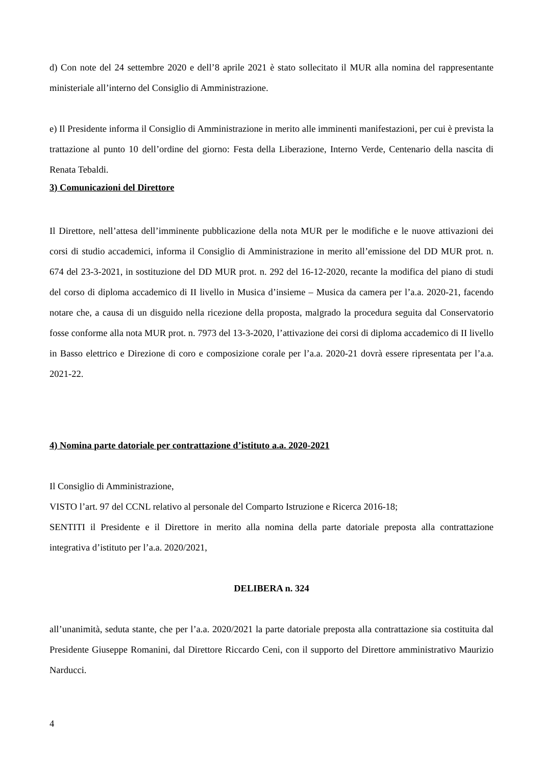d) Con note del 24 settembre 2020 e dell’8 aprile 2021 è stato sollecitato il MUR alla nomina del rappresentante ministeriale all’interno del Consiglio di Amministrazione.
e) Il Presidente informa il Consiglio di Amministrazione in merito alle imminenti manifestazioni, per cui è prevista la trattazione al punto 10 dell’ordine del giorno: Festa della Liberazione, Interno Verde, Centenario della nascita di Renata Tebaldi.
3) Comunicazioni del Direttore
Il Direttore, nell’attesa dell’imminente pubblicazione della nota MUR per le modifiche e le nuove attivazioni dei corsi di studio accademici, informa il Consiglio di Amministrazione in merito all’emissione del DD MUR prot. n. 674 del 23-3-2021, in sostituzione del DD MUR prot. n. 292 del 16-12-2020, recante la modifica del piano di studi del corso di diploma accademico di II livello in Musica d’insieme – Musica da camera per l’a.a. 2020-21, facendo notare che, a causa di un disguido nella ricezione della proposta, malgrado la procedura seguita dal Conservatorio fosse conforme alla nota MUR prot. n. 7973 del 13-3-2020, l’attivazione dei corsi di diploma accademico di II livello in Basso elettrico e Direzione di coro e composizione corale per l’a.a. 2020-21 dovrà essere ripresentata per l’a.a. 2021-22.
4) Nomina parte datoriale per contrattazione d’istituto a.a. 2020-2021
Il Consiglio di Amministrazione,
VISTO l’art. 97 del CCNL relativo al personale del Comparto Istruzione e Ricerca 2016-18;
SENTITI il Presidente e il Direttore in merito alla nomina della parte datoriale preposta alla contrattazione integrativa d’istituto per l’a.a. 2020/2021,
DELIBERA n. 324
all’unanimità, seduta stante, che per l’a.a. 2020/2021 la parte datoriale preposta alla contrattazione sia costituita dal Presidente Giuseppe Romanini, dal Direttore Riccardo Ceni, con il supporto del Direttore amministrativo Maurizio Narducci.
4